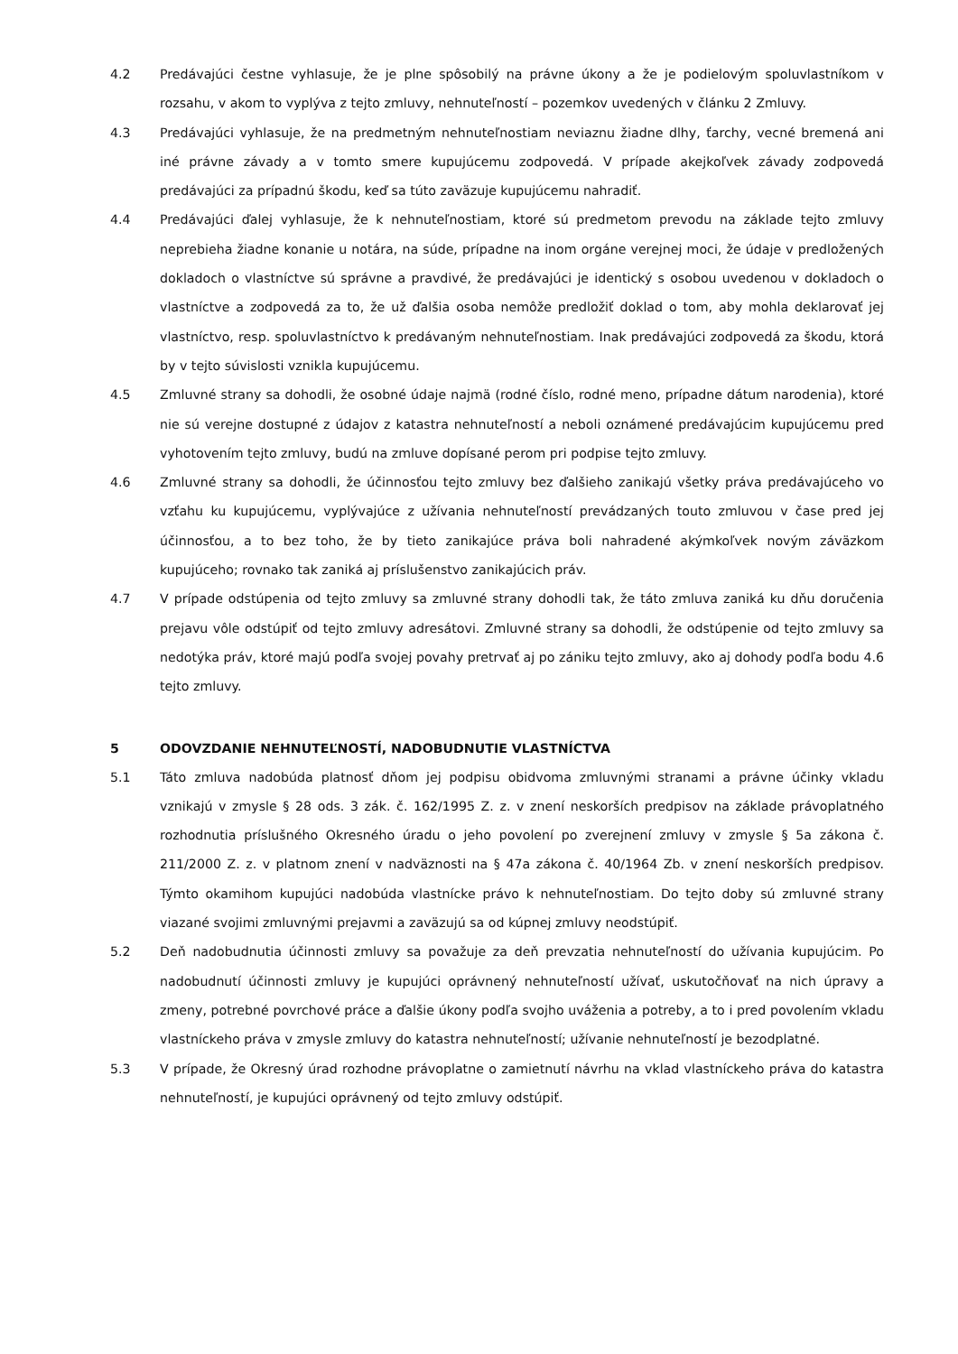4.2 Predávajúci čestne vyhlasuje, že je plne spôsobilý na právne úkony a že je podielovým spoluvlastníkom v rozsahu, v akom to vyplýva z tejto zmluvy, nehnuteľností – pozemkov uvedených v článku 2 Zmluvy.
4.3 Predávajúci vyhlasuje, že na predmetným nehnuteľnostiam neviaznu žiadne dlhy, ťarchy, vecné bremená ani iné právne závady a v tomto smere kupujúcemu zodpovedá. V prípade akejkoľvek závady zodpovedá predávajúci za prípadnú škodu, keď sa túto zaväzuje kupujúcemu nahradiť.
4.4 Predávajúci ďalej vyhlasuje, že k nehnuteľnostiam, ktoré sú predmetom prevodu na základe tejto zmluvy neprebieha žiadne konanie u notára, na súde, prípadne na inom orgáne verejnej moci, že údaje v predložených dokladoch o vlastníctve sú správne a pravdivé, že predávajúci je identický s osobou uvedenou v dokladoch o vlastníctve a zodpovedá za to, že už ďalšia osoba nemôže predložiť doklad o tom, aby mohla deklarovať jej vlastníctvo, resp. spoluvlastníctvo k predávaným nehnuteľnostiam. Inak predávajúci zodpovedá za škodu, ktorá by v tejto súvislosti vznikla kupujúcemu.
4.5 Zmluvné strany sa dohodli, že osobné údaje najmä (rodné číslo, rodné meno, prípadne dátum narodenia), ktoré nie sú verejne dostupné z údajov z katastra nehnuteľností a neboli oznámené predávajúcim kupujúcemu pred vyhotovením tejto zmluvy, budú na zmluve dopísané perom pri podpise tejto zmluvy.
4.6 Zmluvné strany sa dohodli, že účinnosťou tejto zmluvy bez ďalšieho zanikajú všetky práva predávajúceho vo vzťahu ku kupujúcemu, vyplývajúce z užívania nehnuteľností prevádzaných touto zmluvou v čase pred jej účinnosťou, a to bez toho, že by tieto zanikajúce práva boli nahradené akýmkoľvek novým záväzkom kupujúceho; rovnako tak zaniká aj príslušenstvo zanikajúcich práv.
4.7 V prípade odstúpenia od tejto zmluvy sa zmluvné strany dohodli tak, že táto zmluva zaniká ku dňu doručenia prejavu vôle odstúpiť od tejto zmluvy adresátovi. Zmluvné strany sa dohodli, že odstúpenie od tejto zmluvy sa nedotýka práv, ktoré majú podľa svojej povahy pretrvať aj po zániku tejto zmluvy, ako aj dohody podľa bodu 4.6 tejto zmluvy.
5 ODOVZDANIE NEHNUTEĽNOSTÍ, NADOBUDNUTIE VLASTNÍCTVA
5.1 Táto zmluva nadobúda platnosť dňom jej podpisu obidvoma zmluvnými stranami a právne účinky vkladu vznikajú v zmysle § 28 ods. 3 zák. č. 162/1995 Z. z. v znení neskorších predpisov na základe právoplatného rozhodnutia príslušného Okresného úradu o jeho povolení po zverejnení zmluvy v zmysle § 5a zákona č. 211/2000 Z. z. v platnom znení v nadväznosti na § 47a zákona č. 40/1964 Zb. v znení neskorších predpisov. Týmto okamihom kupujúci nadobúda vlastnícke právo k nehnuteľnostiam. Do tejto doby sú zmluvné strany viazané svojimi zmluvnými prejavmi a zaväzujú sa od kúpnej zmluvy neodstúpiť.
5.2 Deň nadobudnutia účinnosti zmluvy sa považuje za deň prevzatia nehnuteľností do užívania kupujúcim. Po nadobudnutí účinnosti zmluvy je kupujúci oprávnený nehnuteľností užívať, uskutočňovať na nich úpravy a zmeny, potrebné povrchové práce a ďalšie úkony podľa svojho uváženia a potreby, a to i pred povolením vkladu vlastníckeho práva v zmysle zmluvy do katastra nehnuteľností; užívanie nehnuteľností je bezodplatné.
5.3 V prípade, že Okresný úrad rozhodne právoplatne o zamietnutí návrhu na vklad vlastníckeho práva do katastra nehnuteľností, je kupujúci oprávnený od tejto zmluvy odstúpiť.